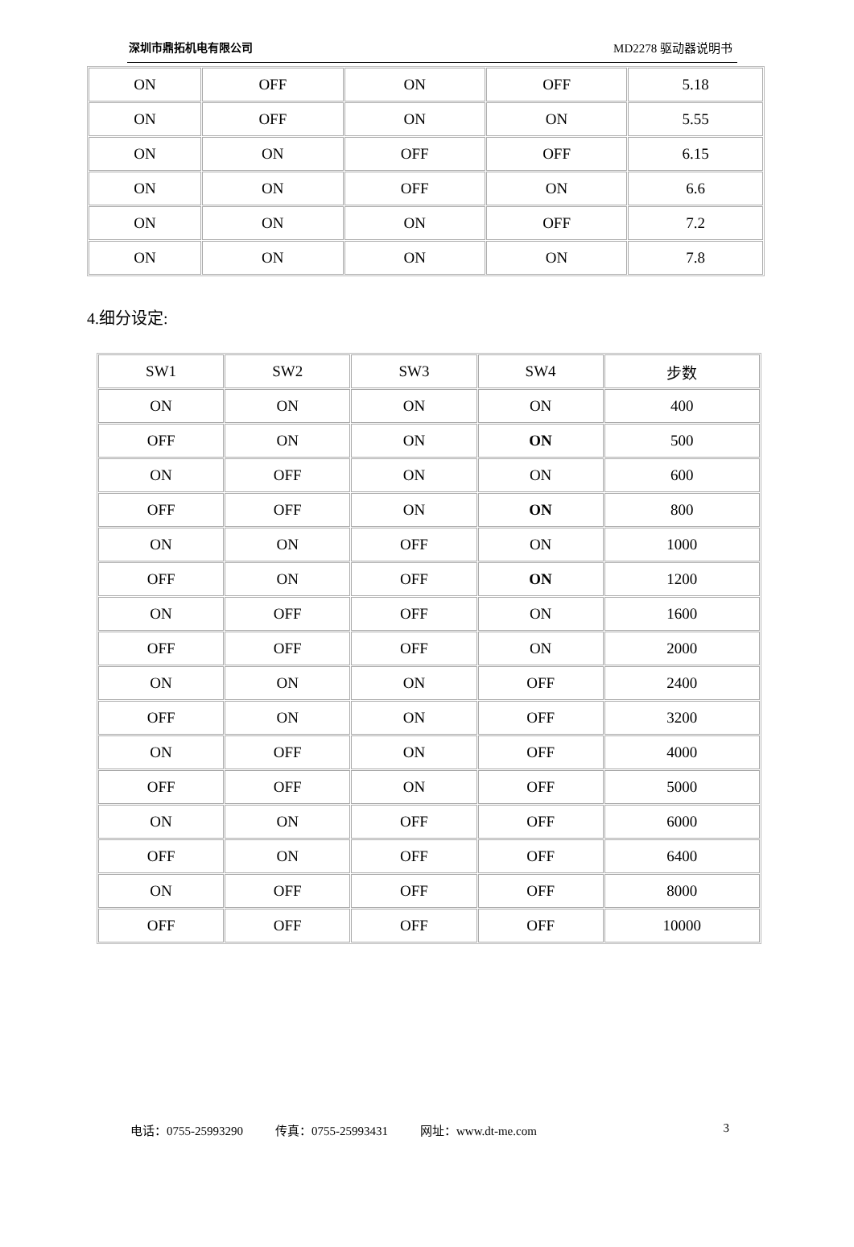深圳市鼎拓机电有限公司 MD2278 驱动器说明书
| ON | OFF | ON | OFF | 5.18 |
| ON | OFF | ON | ON | 5.55 |
| ON | ON | OFF | OFF | 6.15 |
| ON | ON | OFF | ON | 6.6 |
| ON | ON | ON | OFF | 7.2 |
| ON | ON | ON | ON | 7.8 |
4.细分设定:
| SW1 | SW2 | SW3 | SW4 | 步数 |
| ON | ON | ON | ON | 400 |
| OFF | ON | ON | ON | 500 |
| ON | OFF | ON | ON | 600 |
| OFF | OFF | ON | ON | 800 |
| ON | ON | OFF | ON | 1000 |
| OFF | ON | OFF | ON | 1200 |
| ON | OFF | OFF | ON | 1600 |
| OFF | OFF | OFF | ON | 2000 |
| ON | ON | ON | OFF | 2400 |
| OFF | ON | ON | OFF | 3200 |
| ON | OFF | ON | OFF | 4000 |
| OFF | OFF | ON | OFF | 5000 |
| ON | ON | OFF | OFF | 6000 |
| OFF | ON | OFF | OFF | 6400 |
| ON | OFF | OFF | OFF | 8000 |
| OFF | OFF | OFF | OFF | 10000 |
电话：0755-25993290 传真：0755-25993431 网址：www.dt-me.com 3